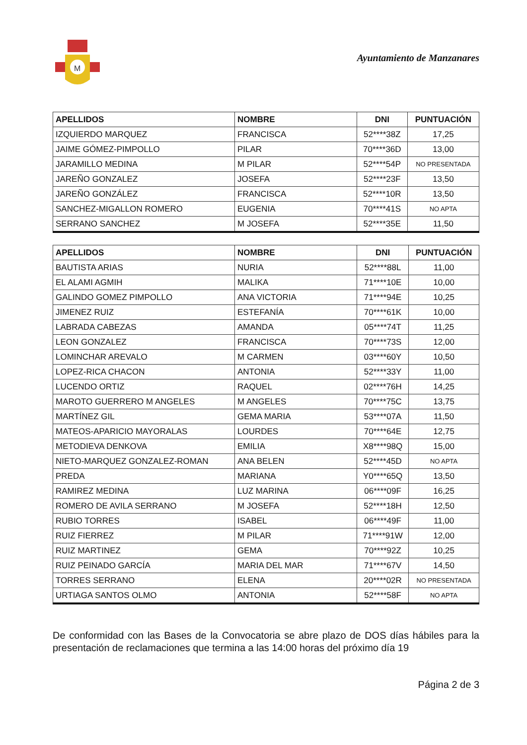M
Ayuntamiento de Manzanares
| APELLIDOS | NOMBRE | DNI | PUNTUACIÓN |
| --- | --- | --- | --- |
| IZQUIERDO MARQUEZ | FRANCISCA | 52****38Z | 17,25 |
| JAIME GÓMEZ-PIMPOLLO | PILAR | 70****36D | 13,00 |
| JARAMILLO MEDINA | M PILAR | 52****54P | NO PRESENTADA |
| JAREÑO GONZALEZ | JOSEFA | 52****23F | 13,50 |
| JAREÑO GONZÁLEZ | FRANCISCA | 52****10R | 13,50 |
| SANCHEZ-MIGALLON ROMERO | EUGENIA | 70****41S | NO APTA |
| SERRANO SANCHEZ | M JOSEFA | 52****35E | 11,50 |
| APELLIDOS | NOMBRE | DNI | PUNTUACIÓN |
| --- | --- | --- | --- |
| BAUTISTA ARIAS | NURIA | 52****88L | 11,00 |
| EL ALAMI AGMIH | MALIKA | 71****10E | 10,00 |
| GALINDO GOMEZ PIMPOLLO | ANA VICTORIA | 71****94E | 10,25 |
| JIMENEZ RUIZ | ESTEFANÍA | 70****61K | 10,00 |
| LABRADA CABEZAS | AMANDA | 05****74T | 11,25 |
| LEON GONZALEZ | FRANCISCA | 70****73S | 12,00 |
| LOMINCHAR AREVALO | M CARMEN | 03****60Y | 10,50 |
| LOPEZ-RICA CHACON | ANTONIA | 52****33Y | 11,00 |
| LUCENDO ORTIZ | RAQUEL | 02****76H | 14,25 |
| MAROTO GUERRERO M ANGELES | M ANGELES | 70****75C | 13,75 |
| MARTÍNEZ GIL | GEMA MARIA | 53****07A | 11,50 |
| MATEOS-APARICIO MAYORALAS | LOURDES | 70****64E | 12,75 |
| METODIEVA DENKOVA | EMILIA | X8****98Q | 15,00 |
| NIETO-MARQUEZ GONZALEZ-ROMAN | ANA BELEN | 52****45D | NO APTA |
| PREDA | MARIANA | Y0****65Q | 13,50 |
| RAMIREZ MEDINA | LUZ MARINA | 06****09F | 16,25 |
| ROMERO DE AVILA SERRANO | M JOSEFA | 52****18H | 12,50 |
| RUBIO TORRES | ISABEL | 06****49F | 11,00 |
| RUIZ FIERREZ | M PILAR | 71****91W | 12,00 |
| RUIZ MARTINEZ | GEMA | 70****92Z | 10,25 |
| RUIZ PEINADO GARCÍA | MARIA DEL MAR | 71****67V | 14,50 |
| TORRES SERRANO | ELENA | 20****02R | NO PRESENTADA |
| URTIAGA SANTOS OLMO | ANTONIA | 52****58F | NO APTA |
De conformidad con las Bases de la Convocatoria se abre plazo de DOS días hábiles para la presentación de reclamaciones que termina a las 14:00 horas del próximo día 19
Página 2 de 3